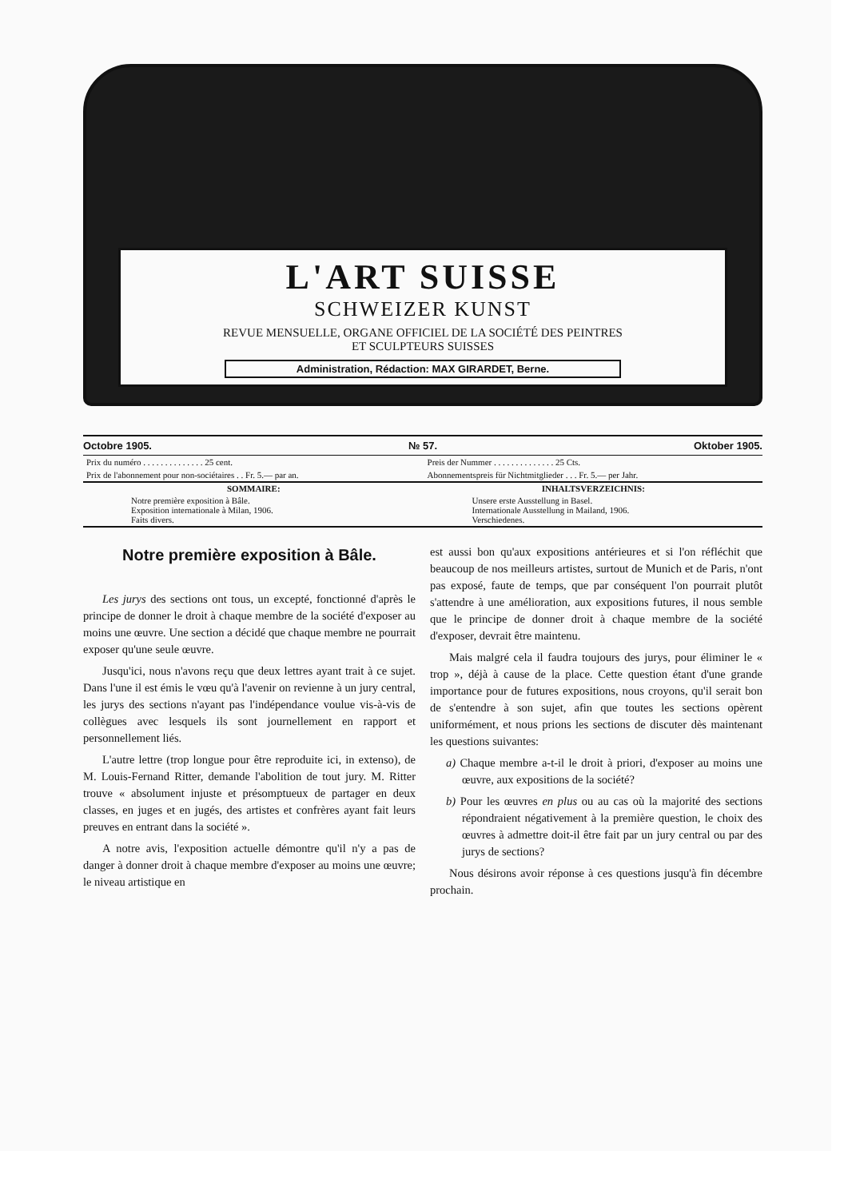L'ART SUISSE
SCHWEIZER KUNST
REVUE MENSUELLE, ORGANE OFFICIEL DE LA SOCIÉTÉ DES PEINTRES
ET SCULPTEURS SUISSES
Administration, Rédaction: MAX GIRARDET, Berne.
Octobre 1905. № 57. Oktober 1905.
| Prix du numéro . . . . . . . . . . . . . . 25 cent. | Preis der Nummer . . . . . . . . . . . . . . 25 Cts. |
| Prix de l'abonnement pour non-sociétaires . . Fr. 5.— par an. | Abonnementspreis für Nichtmitglieder . . . Fr. 5.— per Jahr. |
| SOMMAIRE: | INHALTSVERZEICHNIS: |
| Notre première exposition à Bâle. Exposition internationale à Milan, 1906. Faits divers. | Unsere erste Ausstellung in Basel. Internationale Ausstellung in Mailand, 1906. Verschiedenes. |
Notre première exposition à Bâle.
Les jurys des sections ont tous, un excepté, fonctionné d'après le principe de donner le droit à chaque membre de la société d'exposer au moins une œuvre. Une section a décidé que chaque membre ne pourrait exposer qu'une seule œuvre.
Jusqu'ici, nous n'avons reçu que deux lettres ayant trait à ce sujet. Dans l'une il est émis le vœu qu'à l'avenir on revienne à un jury central, les jurys des sections n'ayant pas l'indépendance voulue vis-à-vis de collègues avec lesquels ils sont journellement en rapport et personnellement liés.
L'autre lettre (trop longue pour être reproduite ici, in extenso), de M. Louis-Fernand Ritter, demande l'abolition de tout jury. M. Ritter trouve « absolument injuste et présomptueux de partager en deux classes, en juges et en jugés, des artistes et confrères ayant fait leurs preuves en entrant dans la société ».
A notre avis, l'exposition actuelle démontre qu'il n'y a pas de danger à donner droit à chaque membre d'exposer au moins une œuvre; le niveau artistique en
est aussi bon qu'aux expositions antérieures et si l'on réfléchit que beaucoup de nos meilleurs artistes, surtout de Munich et de Paris, n'ont pas exposé, faute de temps, que par conséquent l'on pourrait plutôt s'attendre à une amélioration, aux expositions futures, il nous semble que le principe de donner droit à chaque membre de la société d'exposer, devrait être maintenu.
Mais malgré cela il faudra toujours des jurys, pour éliminer le « trop », déjà à cause de la place. Cette question étant d'une grande importance pour de futures expositions, nous croyons, qu'il serait bon de s'entendre à son sujet, afin que toutes les sections opèrent uniformément, et nous prions les sections de discuter dès maintenant les questions suivantes:
a) Chaque membre a-t-il le droit à priori, d'exposer au moins une œuvre, aux expositions de la société?
b) Pour les œuvres en plus ou au cas où la majorité des sections répondraient négativement à la première question, le choix des œuvres à admettre doit-il être fait par un jury central ou par des jurys de sections?
Nous désirons avoir réponse à ces questions jusqu'à fin décembre prochain.